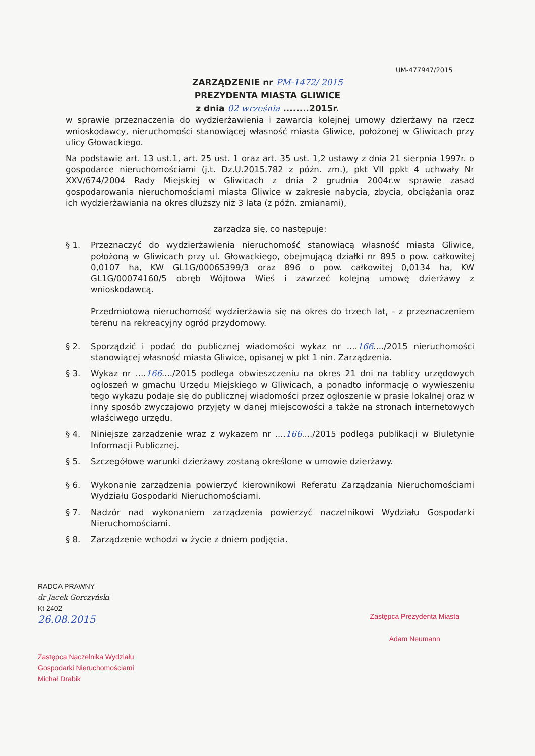UM-477947/2015
ZARZĄDZENIE nr PM-1472/ 2015
PREZYDENTA MIASTA GLIWICE
z dnia 02 września ........2015r.
w sprawie przeznaczenia do wydzierżawienia i zawarcia kolejnej umowy dzierżawy na rzecz wnioskodawcy, nieruchomości stanowiącej własność miasta Gliwice, położonej w Gliwicach przy ulicy Głowackiego.
Na podstawie art. 13 ust.1, art. 25 ust. 1 oraz art. 35 ust. 1,2 ustawy z dnia 21 sierpnia 1997r. o gospodarce nieruchomościami (j.t. Dz.U.2015.782 z późn. zm.), pkt VII ppkt 4 uchwały Nr XXV/674/2004 Rady Miejskiej w Gliwicach z dnia 2 grudnia 2004r.w sprawie zasad gospodarowania nieruchomościami miasta Gliwice w zakresie nabycia, zbycia, obciążania oraz ich wydzierżawiania na okres dłuższy niż 3 lata (z późn. zmianami),
zarządza się, co następuje:
§ 1. Przeznaczyć do wydzierżawienia nieruchomość stanowiącą własność miasta Gliwice, położoną w Gliwicach przy ul. Głowackiego, obejmującą działki nr 895 o pow. całkowitej 0,0107 ha, KW GL1G/00065399/3 oraz 896 o pow. całkowitej 0,0134 ha, KW GL1G/00074160/5 obręb Wójtowa Wieś i zawrzeć kolejną umowę dzierżawy z wnioskodawcą.
Przedmiotową nieruchomość wydzierżawia się na okres do trzech lat, - z przeznaczeniem terenu na rekreacyjny ogród przydomowy.
§ 2. Sporządzić i podać do publicznej wiadomości wykaz nr ....166..../2015 nieruchomości stanowiącej własność miasta Gliwice, opisanej w pkt 1 nin. Zarządzenia.
§ 3. Wykaz nr ....166..../2015 podlega obwieszczeniu na okres 21 dni na tablicy urzędowych ogłoszeń w gmachu Urzędu Miejskiego w Gliwicach, a ponadto informację o wywieszeniu tego wykazu podaje się do publicznej wiadomości przez ogłoszenie w prasie lokalnej oraz w inny sposób zwyczajowo przyjęty w danej miejscowości a także na stronach internetowych właściwego urzędu.
§ 4. Niniejsze zarządzenie wraz z wykazem nr ....166..../2015 podlega publikacji w Biuletynie Informacji Publicznej.
§ 5. Szczegółowe warunki dzierżawy zostaną określone w umowie dzierżawy.
§ 6. Wykonanie zarządzenia powierzyć kierownikowi Referatu Zarządzania Nieruchomościami Wydziału Gospodarki Nieruchomościami.
§ 7. Nadzór nad wykonaniem zarządzenia powierzyć naczelnikowi Wydziału Gospodarki Nieruchomościami.
§ 8. Zarządzenie wchodzi w życie z dniem podjęcia.
RADCA PRAWNY
dr Jacek Gorczyński
Kt 2402
26.08.2015
Zastępca Naczelnika Wydziału
Gospodarki Nieruchomościami
Michał Drabik
Zastępca Prezydenta Miasta
Adam Neumann